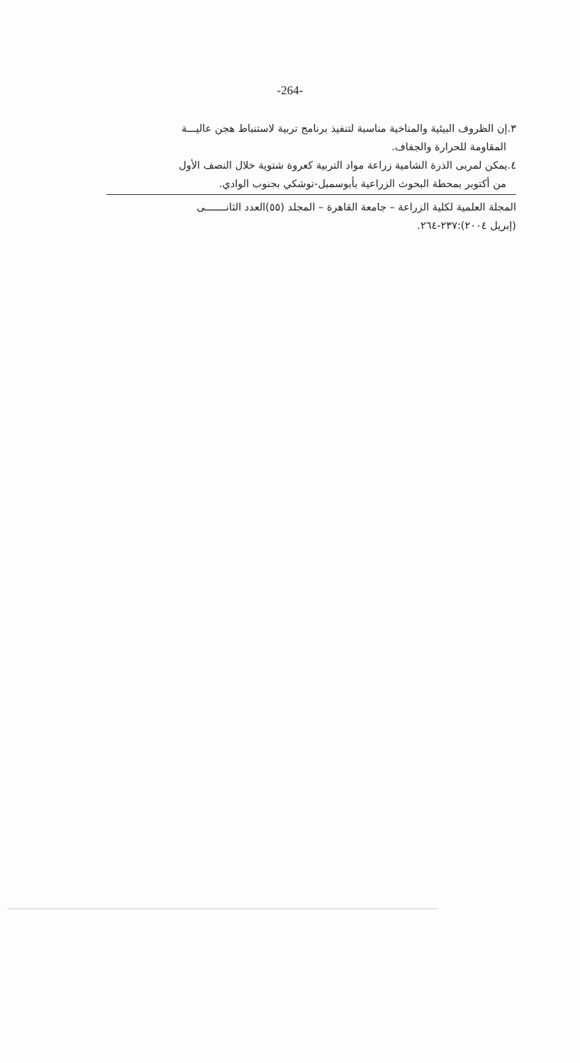-264-
٣.إن الظروف البيئية والمناخية مناسبة لتنفيذ برنامج تربية لاستنباط هجن عاليـــة
المقاومة للحرارة والجفاف.
٤.يمكن لمربى الذرة الشامية زراعة مواد التربية كعروة شتوية خلال النصف الأول
من أكتوبر بمحطة البحوث الزراعية بأبوسمبل-توشكي بجنوب الوادي.
المجلة العلمية لكلية الزراعة – جامعة القاهرة – المجلد (٥٥)العدد الثانـــــــى
(إبريل ٢٠٠٤):٢٣٧-٢٦٤.